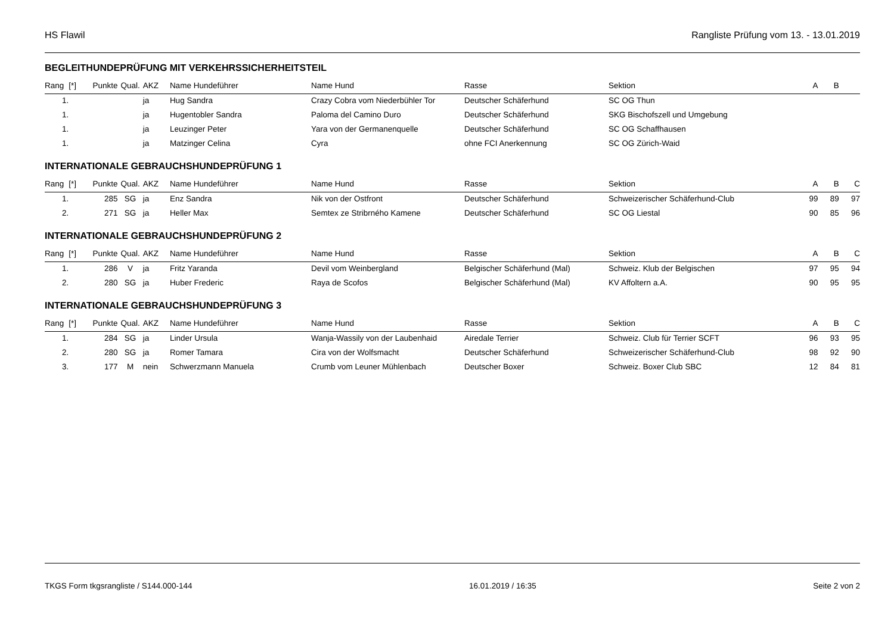HS Flawil Rangliste Prüfung vom 13. - 13.01.2019
BEGLEITHUNDEPRÜFUNG MIT VERKEHRSSICHERHEITSTEIL
| Rang | [*] | Punkte | Qual. | AKZ | Name Hundeführer | Name Hund | Rasse | Sektion | A | B | |
| --- | --- | --- | --- | --- | --- | --- | --- | --- | --- | --- | --- |
| 1. | | | | ja | Hug Sandra | Crazy Cobra vom Niederbühler Tor | Deutscher Schäferhund | SC OG Thun | | | |
| 1. | | | | ja | Hugentobler Sandra | Paloma del Camino Duro | Deutscher Schäferhund | SKG Bischofszell und Umgebung | | | |
| 1. | | | | ja | Leuzinger Peter | Yara von der Germanenquelle | Deutscher Schäferhund | SC OG Schaffhausen | | | |
| 1. | | | | ja | Matzinger Celina | Cyra | ohne FCI Anerkennung | SC OG Zürich-Waid | | | |
INTERNATIONALE GEBRAUCHSHUNDEPRÜFUNG 1
| Rang | [*] | Punkte | Qual. | AKZ | Name Hundeführer | Name Hund | Rasse | Sektion | A | B | C |
| --- | --- | --- | --- | --- | --- | --- | --- | --- | --- | --- | --- |
| 1. | | 285 | SG | ja | Enz Sandra | Nik von der Ostfront | Deutscher Schäferhund | Schweizerischer Schäferhund-Club | 99 | 89 | 97 |
| 2. | | 271 | SG | ja | Heller Max | Semtex ze Stribrného Kamene | Deutscher Schäferhund | SC OG Liestal | 90 | 85 | 96 |
INTERNATIONALE GEBRAUCHSHUNDEPRÜFUNG 2
| Rang | [*] | Punkte | Qual. | AKZ | Name Hundeführer | Name Hund | Rasse | Sektion | A | B | C |
| --- | --- | --- | --- | --- | --- | --- | --- | --- | --- | --- | --- |
| 1. | | 286 | V | ja | Fritz Yaranda | Devil vom Weinbergland | Belgischer Schäferhund (Mal) | Schweiz. Klub der Belgischen | 97 | 95 | 94 |
| 2. | | 280 | SG | ja | Huber Frederic | Raya de Scofos | Belgischer Schäferhund (Mal) | KV Affoltern a.A. | 90 | 95 | 95 |
INTERNATIONALE GEBRAUCHSHUNDEPRÜFUNG 3
| Rang | [*] | Punkte | Qual. | AKZ | Name Hundeführer | Name Hund | Rasse | Sektion | A | B | C |
| --- | --- | --- | --- | --- | --- | --- | --- | --- | --- | --- | --- |
| 1. | | 284 | SG | ja | Linder Ursula | Wanja-Wassily von der Laubenhaid | Airedale Terrier | Schweiz. Club für Terrier SCFT | 96 | 93 | 95 |
| 2. | | 280 | SG | ja | Romer Tamara | Cira von der Wolfsmacht | Deutscher Schäferhund | Schweizerischer Schäferhund-Club | 98 | 92 | 90 |
| 3. | | 177 | M | nein | Schwerzmann Manuela | Crumb vom Leuner Mühlenbach | Deutscher Boxer | Schweiz. Boxer Club SBC | 12 | 84 | 81 |
TKGS Form tkgsrangliste / S144.000-144 16.01.2019 / 16:35 Seite 2 von 2